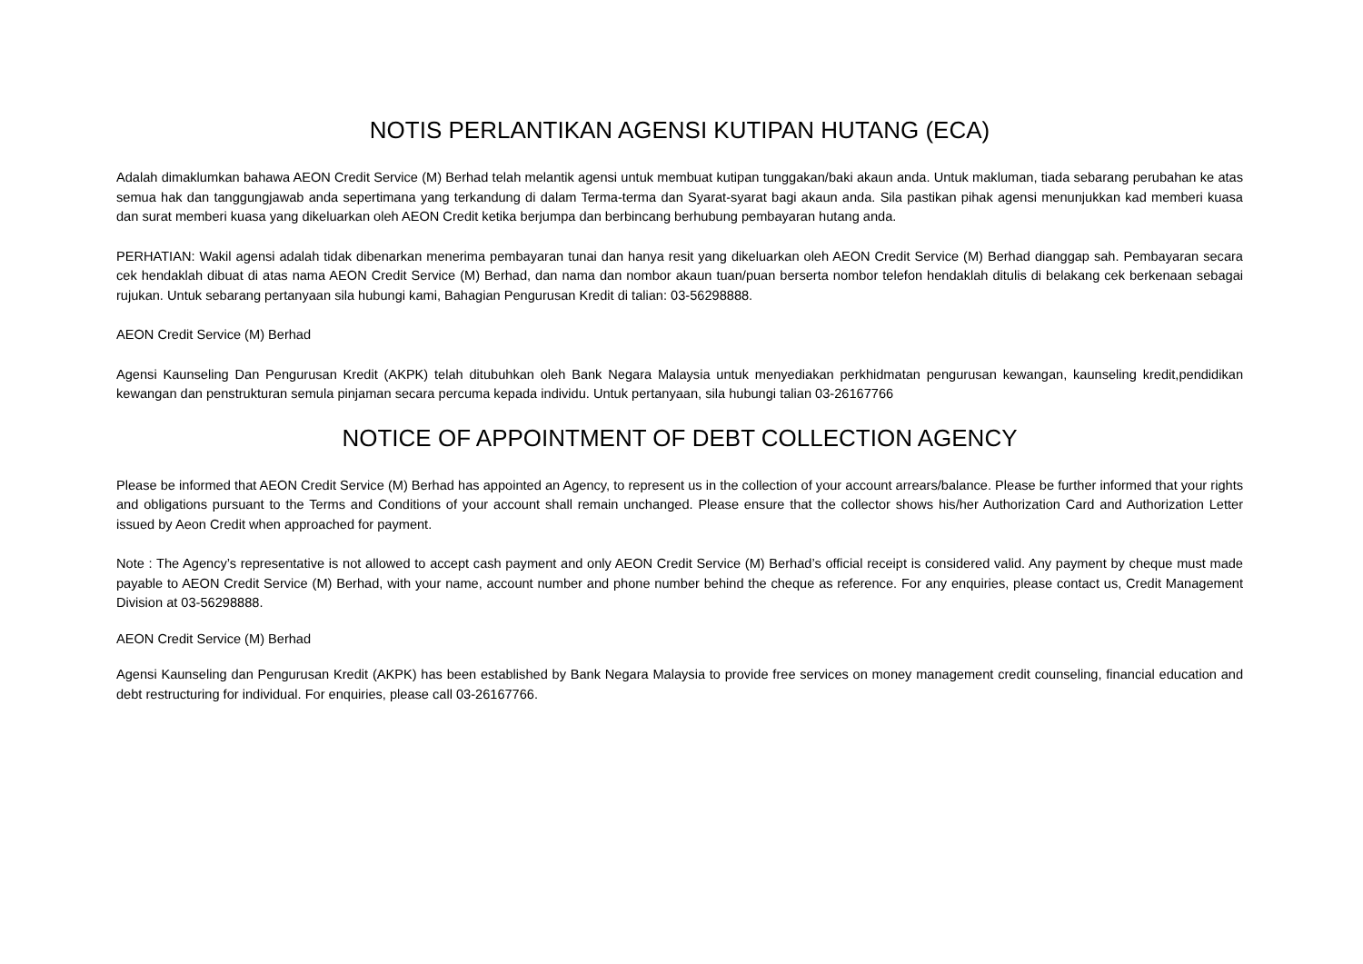NOTIS PERLANTIKAN AGENSI KUTIPAN HUTANG (ECA)
Adalah dimaklumkan bahawa AEON Credit Service (M) Berhad telah melantik agensi untuk membuat kutipan tunggakan/baki akaun anda. Untuk makluman, tiada sebarang perubahan ke atas semua hak dan tanggungjawab anda sepertimana yang terkandung di dalam Terma-terma dan Syarat-syarat bagi akaun anda. Sila pastikan pihak agensi menunjukkan kad memberi kuasa dan surat memberi kuasa yang dikeluarkan oleh AEON Credit ketika berjumpa dan berbincang berhubung pembayaran hutang anda.
PERHATIAN: Wakil agensi adalah tidak dibenarkan menerima pembayaran tunai dan hanya resit yang dikeluarkan oleh AEON Credit Service (M) Berhad dianggap sah. Pembayaran secara cek hendaklah dibuat di atas nama AEON Credit Service (M) Berhad, dan nama dan nombor akaun tuan/puan berserta nombor telefon hendaklah ditulis di belakang cek berkenaan sebagai rujukan. Untuk sebarang pertanyaan sila hubungi kami, Bahagian Pengurusan Kredit di talian: 03-56298888.
AEON Credit Service (M) Berhad
Agensi Kaunseling Dan Pengurusan Kredit (AKPK) telah ditubuhkan oleh Bank Negara Malaysia untuk menyediakan perkhidmatan pengurusan kewangan, kaunseling kredit,pendidikan kewangan dan penstrukturan semula pinjaman secara percuma kepada individu. Untuk pertanyaan, sila hubungi talian 03-26167766
NOTICE OF APPOINTMENT OF DEBT COLLECTION AGENCY
Please be informed that AEON Credit Service (M) Berhad has appointed an Agency, to represent us in the collection of your account arrears/balance. Please be further informed that your rights and obligations pursuant to the Terms and Conditions of your account shall remain unchanged. Please ensure that the collector shows his/her Authorization Card and Authorization Letter issued by Aeon Credit when approached for payment.
Note : The Agency’s representative is not allowed to accept cash payment and only AEON Credit Service (M) Berhad’s official receipt is considered valid. Any payment by cheque must made payable to AEON Credit Service (M) Berhad, with your name, account number and phone number behind the cheque as reference. For any enquiries, please contact us, Credit Management Division at 03-56298888.
AEON Credit Service (M) Berhad
Agensi Kaunseling dan Pengurusan Kredit (AKPK) has been established by Bank Negara Malaysia to provide free services on money management credit counseling, financial education and debt restructuring for individual. For enquiries, please call 03-26167766.